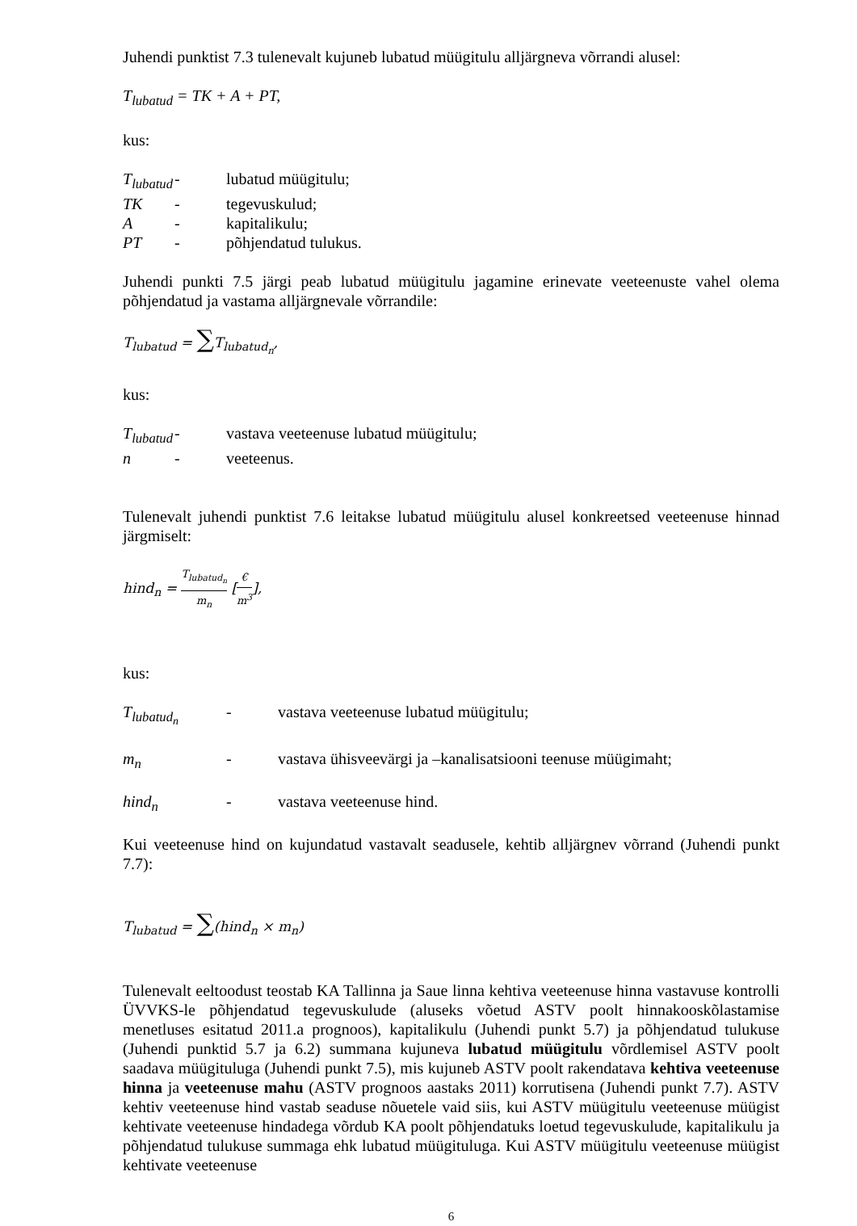Juhendi punktist 7.3 tulenevalt kujuneb lubatud müügitulu alljärgneva võrrandi alusel:
T<sub>lubatud</sub> = TK + A + PT,
kus:
T<sub>lubatud</sub> - lubatud müügitulu;
TK - tegevuskulud;
A - kapitalikulu;
PT - põhjendatud tulukus.
Juhendi punkti 7.5 järgi peab lubatud müügitulu jagamine erinevate veeteenuste vahel olema põhjendatud ja vastama alljärgnevale võrrandile:
T<sub>lubatud</sub> = ∑T<sub>lubatud<sub>n</sub></sub>,
kus:
T<sub>lubatud</sub> - vastava veeteenuse lubatud müügitulu;
n - veeteenus.
Tulenevalt juhendi punktist 7.6 leitakse lubatud müügitulu alusel konkreetsed veeteenuse hinnad järgmiselt:
hind<sub>n</sub> = T<sub>lubatud<sub>n</sub></sub> m<sub>n</sub> [€ m<sup>3</sup>],
kus:
T<sub>lubatud<sub>n</sub></sub> - vastava veeteenuse lubatud müügitulu;
m<sub>n</sub> - vastava ühisveevärgi ja –kanalisatsiooni teenuse müügimaht;
hind<sub>n</sub> - vastava veeteenuse hind.
Kui veeteenuse hind on kujundatud vastavalt seadusele, kehtib alljärgnev võrrand (Juhendi punkt 7.7):
T<sub>lubatud</sub> = ∑(hind<sub>n</sub> × m<sub>n</sub>)
Tulenevalt eeltoodust teostab KA Tallinna ja Saue linna kehtiva veeteenuse hinna vastavuse kontrolli ÜVVKS-le põhjendatud tegevuskulude (aluseks võetud ASTV poolt hinnakooskõlastamise menetluses esitatud 2011.a prognoos), kapitalikulu (Juhendi punkt 5.7) ja põhjendatud tulukuse (Juhendi punktid 5.7 ja 6.2) summana kujuneva lubatud müügitulu võrdlemisel ASTV poolt saadava müügituluga (Juhendi punkt 7.5), mis kujuneb ASTV poolt rakendatava kehtiva veeteenuse hinna ja veeteenuse mahu (ASTV prognoos aastaks 2011) korrutisena (Juhendi punkt 7.7). ASTV kehtiv veeteenuse hind vastab seaduse nõuetele vaid siis, kui ASTV müügitulu veeteenuse müügist kehtivate veeteenuse hindadega võrdub KA poolt põhjendatuks loetud tegevuskulude, kapitalikulu ja põhjendatud tulukuse summaga ehk lubatud müügituluga. Kui ASTV müügitulu veeteenuse müügist kehtivate veeteenuse
6